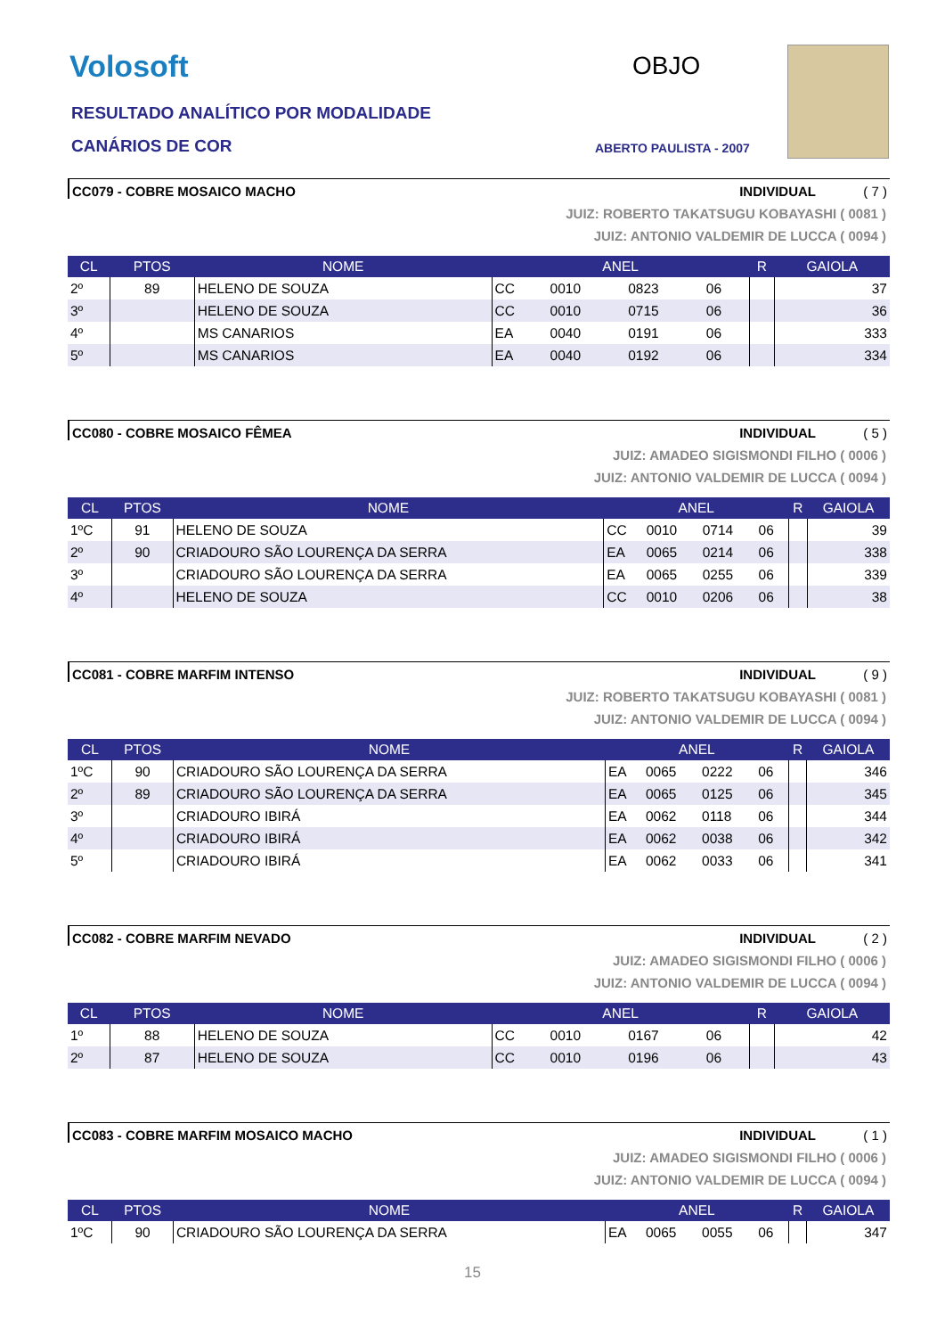Volosoft
RESULTADO ANALÍTICO POR MODALIDADE
CANÁRIOS DE COR
OBJO
ABERTO PAULISTA - 2007
CC079 - COBRE MOSAICO MACHO INDIVIDUAL ( 7 )
JUIZ: ROBERTO TAKATSUGU KOBAYASHI ( 0081 )
JUIZ: ANTONIO VALDEMIR DE LUCCA ( 0094 )
| CL | PTOS | NOME | ANEL | | | | R | GAIOLA |
| --- | --- | --- | --- | --- | --- | --- | --- | --- |
| 2º | 89 | HELENO DE SOUZA | CC | 0010 | 0823 | 06 | | 37 |
| 3º | | HELENO DE SOUZA | CC | 0010 | 0715 | 06 | | 36 |
| 4º | | MS CANARIOS | EA | 0040 | 0191 | 06 | | 333 |
| 5º | | MS CANARIOS | EA | 0040 | 0192 | 06 | | 334 |
CC080 - COBRE MOSAICO FÊMEA INDIVIDUAL ( 5 )
JUIZ: AMADEO SIGISMONDI FILHO ( 0006 )
JUIZ: ANTONIO VALDEMIR DE LUCCA ( 0094 )
| CL | PTOS | NOME | ANEL | | | | R | GAIOLA |
| --- | --- | --- | --- | --- | --- | --- | --- | --- |
| 1ºC | 91 | HELENO DE SOUZA | CC | 0010 | 0714 | 06 | | 39 |
| 2º | 90 | CRIADOURO SÃO LOURENÇA DA SERRA | EA | 0065 | 0214 | 06 | | 338 |
| 3º | | CRIADOURO SÃO LOURENÇA DA SERRA | EA | 0065 | 0255 | 06 | | 339 |
| 4º | | HELENO DE SOUZA | CC | 0010 | 0206 | 06 | | 38 |
CC081 - COBRE MARFIM INTENSO INDIVIDUAL ( 9 )
JUIZ: ROBERTO TAKATSUGU KOBAYASHI ( 0081 )
JUIZ: ANTONIO VALDEMIR DE LUCCA ( 0094 )
| CL | PTOS | NOME | ANEL | | | | R | GAIOLA |
| --- | --- | --- | --- | --- | --- | --- | --- | --- |
| 1ºC | 90 | CRIADOURO SÃO LOURENÇA DA SERRA | EA | 0065 | 0222 | 06 | | 346 |
| 2º | 89 | CRIADOURO SÃO LOURENÇA DA SERRA | EA | 0065 | 0125 | 06 | | 345 |
| 3º | | CRIADOURO IBIRÁ | EA | 0062 | 0118 | 06 | | 344 |
| 4º | | CRIADOURO IBIRÁ | EA | 0062 | 0038 | 06 | | 342 |
| 5º | | CRIADOURO IBIRÁ | EA | 0062 | 0033 | 06 | | 341 |
CC082 - COBRE MARFIM NEVADO INDIVIDUAL ( 2 )
JUIZ: AMADEO SIGISMONDI FILHO ( 0006 )
JUIZ: ANTONIO VALDEMIR DE LUCCA ( 0094 )
| CL | PTOS | NOME | ANEL | | | | R | GAIOLA |
| --- | --- | --- | --- | --- | --- | --- | --- | --- |
| 1º | 88 | HELENO DE SOUZA | CC | 0010 | 0167 | 06 | | 42 |
| 2º | 87 | HELENO DE SOUZA | CC | 0010 | 0196 | 06 | | 43 |
CC083 - COBRE MARFIM MOSAICO MACHO INDIVIDUAL ( 1 )
JUIZ: AMADEO SIGISMONDI FILHO ( 0006 )
JUIZ: ANTONIO VALDEMIR DE LUCCA ( 0094 )
| CL | PTOS | NOME | ANEL | | | | R | GAIOLA |
| --- | --- | --- | --- | --- | --- | --- | --- | --- |
| 1ºC | 90 | CRIADOURO SÃO LOURENÇA DA SERRA | EA | 0065 | 0055 | 06 | | 347 |
15